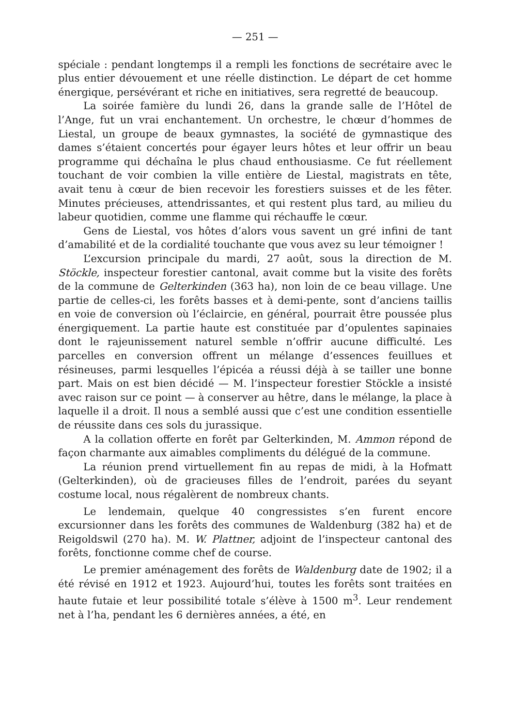— 251 —
spéciale : pendant longtemps il a rempli les fonctions de secrétaire avec le plus entier dévouement et une réelle distinction. Le départ de cet homme énergique, persévérant et riche en initiatives, sera regretté de beaucoup.
La soirée famière du lundi 26, dans la grande salle de l’Hôtel de l’Ange, fut un vrai enchantement. Un orchestre, le chœur d’hommes de Liestal, un groupe de beaux gymnastes, la société de gymnastique des dames s’étaient concertés pour égayer leurs hôtes et leur offrir un beau programme qui déchaîna le plus chaud enthousiasme. Ce fut réellement touchant de voir combien la ville entière de Liestal, magistrats en tête, avait tenu à cœur de bien recevoir les forestiers suisses et de les fêter. Minutes précieuses, attendrissantes, et qui restent plus tard, au milieu du labeur quotidien, comme une flamme qui réchauffe le cœur.
Gens de Liestal, vos hôtes d’alors vous savent un gré infini de tant d’amabilité et de la cordialité touchante que vous avez su leur témoigner !
L’excursion principale du mardi, 27 août, sous la direction de M. Stöckle, inspecteur forestier cantonal, avait comme but la visite des forêts de la commune de Gelterkinden (363 ha), non loin de ce beau village. Une partie de celles-ci, les forêts basses et à demi-pente, sont d’anciens taillis en voie de conversion où l’éclaircie, en général, pourrait être poussée plus énergiquement. La partie haute est constituée par d’opulentes sapinaies dont le rajeunissement naturel semble n’offrir aucune difficulté. Les parcelles en conversion offrent un mélange d’essences feuillues et résineuses, parmi lesquelles l’épicéa a réussi déjà à se tailler une bonne part. Mais on est bien décidé — M. l’inspecteur forestier Stöckle a insisté avec raison sur ce point — à conserver au hêtre, dans le mélange, la place à laquelle il a droit. Il nous a semblé aussi que c’est une condition essentielle de réussite dans ces sols du jurassique.
A la collation offerte en forêt par Gelterkinden, M. Ammon répond de façon charmante aux aimables compliments du délégué de la commune.
La réunion prend virtuellement fin au repas de midi, à la Hofmatt (Gelterkinden), où de gracieuses filles de l’endroit, parées du seyant costume local, nous régalèrent de nombreux chants.
Le lendemain, quelque 40 congressistes s’en furent encore excursionner dans les forêts des communes de Waldenburg (382 ha) et de Reigoldswil (270 ha). M. W. Plattner, adjoint de l’inspecteur cantonal des forêts, fonctionne comme chef de course.
Le premier aménagement des forêts de Waldenburg date de 1902; il a été révisé en 1912 et 1923. Aujourd’hui, toutes les forêts sont traitées en haute futaie et leur possibilité totale s’élève à 1500 m<sup>3</sup>. Leur rendement net à l’ha, pendant les 6 dernières années, a été, en